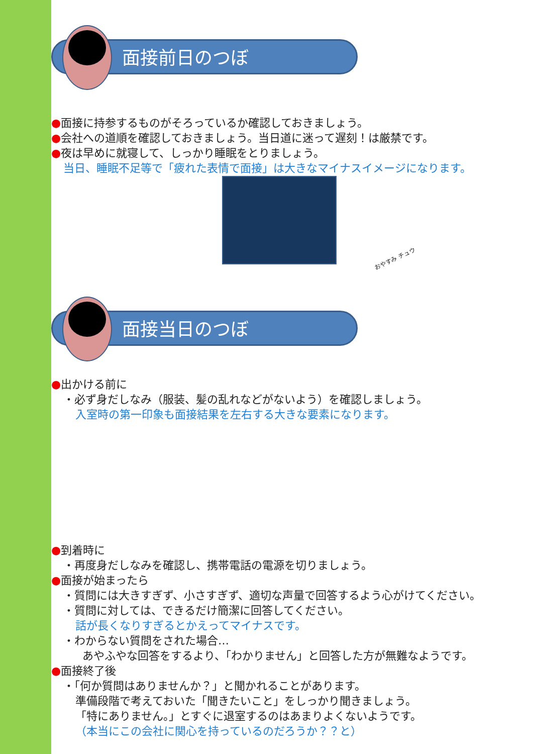面接前日のつぼ
●面接に持参するものがそろっているか確認しておきましょう。
●会社への道順を確認しておきましょう。当日道に迷って遅刻！は厳禁です。
●夜は早めに就寝して、しっかり睡眠をとりましょう。
当日、睡眠不足等で「疲れた表情で面接」は大きなマイナスイメージになります。
おやすみ チュウ
面接当日のつぼ
●出かける前に
・必ず身だしなみ（服装、髪の乱れなどがないよう）を確認しましょう。
入室時の第一印象も面接結果を左右する大きな要素になります。
●到着時に
・再度身だしなみを確認し、携帯電話の電源を切りましょう。
●面接が始まったら
・質問には大きすぎず、小さすぎず、適切な声量で回答するよう心がけてください。
・質問に対しては、できるだけ簡潔に回答してください。
話が長くなりすぎるとかえってマイナスです。
・わからない質問をされた場合…
あやふやな回答をするより、「わかりません」と回答した方が無難なようです。
●面接終了後
・「何か質問はありませんか？」と聞かれることがあります。
準備段階で考えておいた「聞きたいこと」をしっかり聞きましょう。
「特にありません。」とすぐに退室するのはあまりよくないようです。
（本当にこの会社に関心を持っているのだろうか？？と）